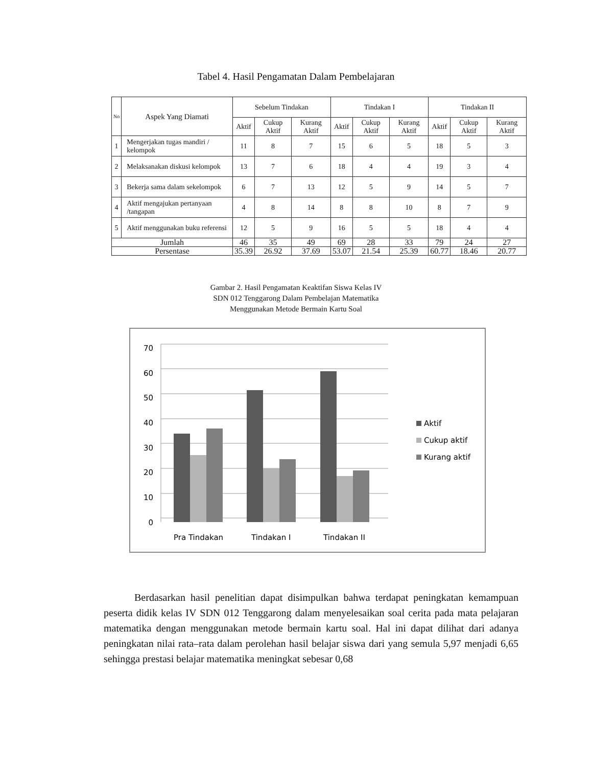Tabel 4. Hasil Pengamatan Dalam Pembelajaran
| No | Aspek Yang Diamati | Sebelum Tindakan | | | Tindakan I | | | Tindakan II | | |
| --- | --- | --- | --- | --- | --- | --- | --- | --- | --- | --- |
| | | Aktif | Cukup Aktif | Kurang Aktif | Aktif | Cukup Aktif | Kurang Aktif | Aktif | Cukup Aktif | Kurang Aktif |
| 1 | Mengerjakan tugas mandiri / kelompok | 11 | 8 | 7 | 15 | 6 | 5 | 18 | 5 | 3 |
| 2 | Melaksanakan diskusi kelompok | 13 | 7 | 6 | 18 | 4 | 4 | 19 | 3 | 4 |
| 3 | Bekerja sama dalam sekelompok | 6 | 7 | 13 | 12 | 5 | 9 | 14 | 5 | 7 |
| 4 | Aktif mengajukan pertanyaan /tangapan | 4 | 8 | 14 | 8 | 8 | 10 | 8 | 7 | 9 |
| 5 | Aktif menggunakan buku referensi | 12 | 5 | 9 | 16 | 5 | 5 | 18 | 4 | 4 |
| Jumlah | | 46 | 35 | 49 | 69 | 28 | 33 | 79 | 24 | 27 |
| Persentase | | 35.39 | 26.92 | 37.69 | 53.07 | 21.54 | 25.39 | 60.77 | 18.46 | 20.77 |
Gambar 2. Hasil Pengamatan Keaktifan Siswa Kelas IV
SDN 012 Tenggarong Dalam Pembelajan Matematika
Menggunakan Metode Bermain Kartu Soal
70
60
50
40
30
20
10
0
Pra Tindakan
Tindakan I
Tindakan II
Aktif
Cukup aktif
Kurang aktif
Berdasarkan hasil penelitian dapat disimpulkan bahwa terdapat peningkatan kemampuan peserta didik kelas IV SDN 012 Tenggarong dalam menyelesaikan soal cerita pada mata pelajaran matematika dengan menggunakan metode bermain kartu soal. Hal ini dapat dilihat dari adanya peningkatan nilai rata–rata dalam perolehan hasil belajar siswa dari yang semula 5,97 menjadi 6,65 sehingga prestasi belajar matematika meningkat sebesar 0,68